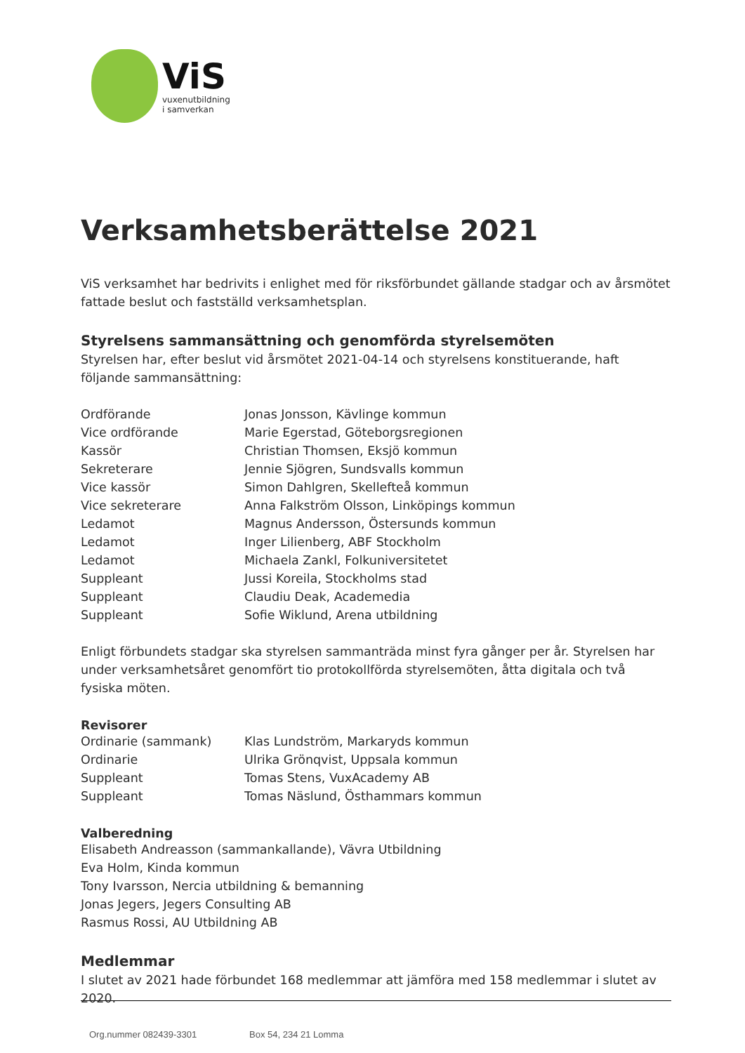ViS
vuxenutbildning
i samverkan
Verksamhetsberättelse 2021
ViS verksamhet har bedrivits i enlighet med för riksförbundet gällande stadgar och av årsmötet fattade beslut och fastställd verksamhetsplan.
Styrelsens sammansättning och genomförda styrelsemöten
Styrelsen har, efter beslut vid årsmötet 2021-04-14 och styrelsens konstituerande, haft följande sammansättning:
Ordförande Jonas Jonsson, Kävlinge kommun
Vice ordförande Marie Egerstad, Göteborgsregionen
Kassör Christian Thomsen, Eksjö kommun
Sekreterare Jennie Sjögren, Sundsvalls kommun
Vice kassör Simon Dahlgren, Skellefteå kommun
Vice sekreterare Anna Falkström Olsson, Linköpings kommun
Ledamot Magnus Andersson, Östersunds kommun
Ledamot Inger Lilienberg, ABF Stockholm
Ledamot Michaela Zankl, Folkuniversitetet
Suppleant Jussi Koreila, Stockholms stad
Suppleant Claudiu Deak, Academedia
Suppleant Sofie Wiklund, Arena utbildning
Enligt förbundets stadgar ska styrelsen sammanträda minst fyra gånger per år. Styrelsen har under verksamhetsåret genomfört tio protokollförda styrelsemöten, åtta digitala och två fysiska möten.
Revisorer
Ordinarie (sammank) Klas Lundström, Markaryds kommun
Ordinarie Ulrika Grönqvist, Uppsala kommun
Suppleant Tomas Stens, VuxAcademy AB
Suppleant Tomas Näslund, Östhammars kommun
Valberedning
Elisabeth Andreasson (sammankallande), Vävra Utbildning
Eva Holm, Kinda kommun
Tony Ivarsson, Nercia utbildning & bemanning
Jonas Jegers, Jegers Consulting AB
Rasmus Rossi, AU Utbildning AB
Medlemmar
I slutet av 2021 hade förbundet 168 medlemmar att jämföra med 158 medlemmar i slutet av 2020.
Org.nummer 082439-3301 Box 54, 234 21 Lomma